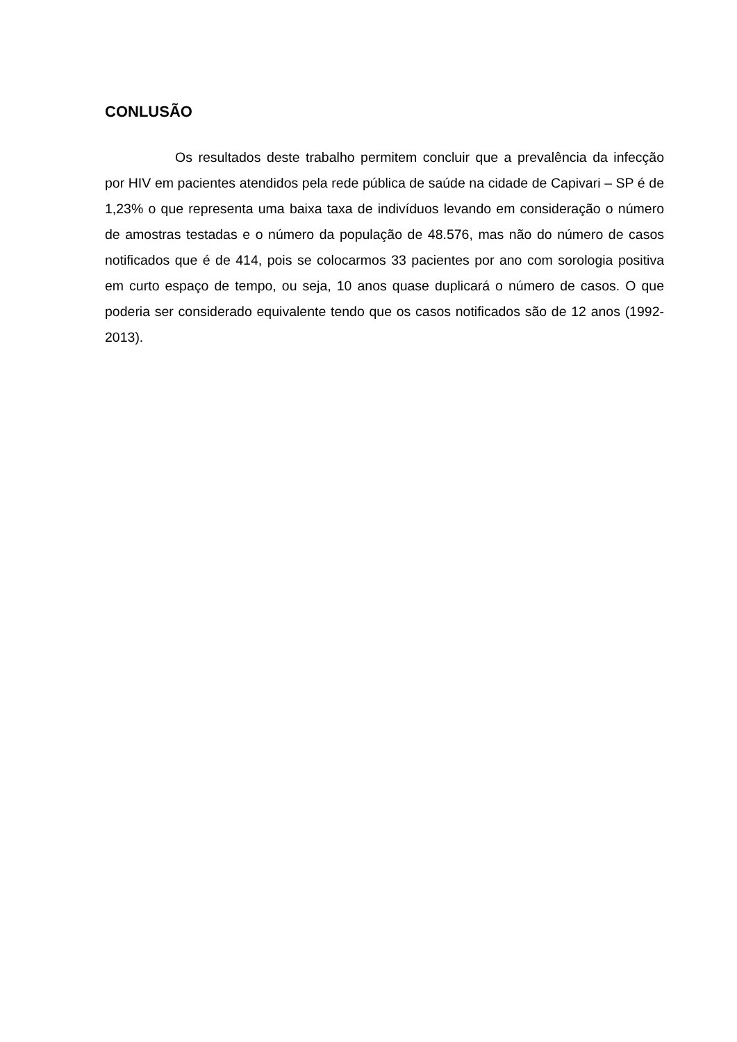CONLUSÃO
Os resultados deste trabalho permitem concluir que a prevalência da infecção por HIV em pacientes atendidos pela rede pública de saúde na cidade de Capivari – SP é de 1,23% o que representa uma baixa taxa de indivíduos levando em consideração o número de amostras testadas e o número da população de 48.576, mas não do número de casos notificados que é de 414, pois se colocarmos 33 pacientes por ano com sorologia positiva em curto espaço de tempo, ou seja, 10 anos quase duplicará o número de casos. O que poderia ser considerado equivalente tendo que os casos notificados são de 12 anos (1992-2013).